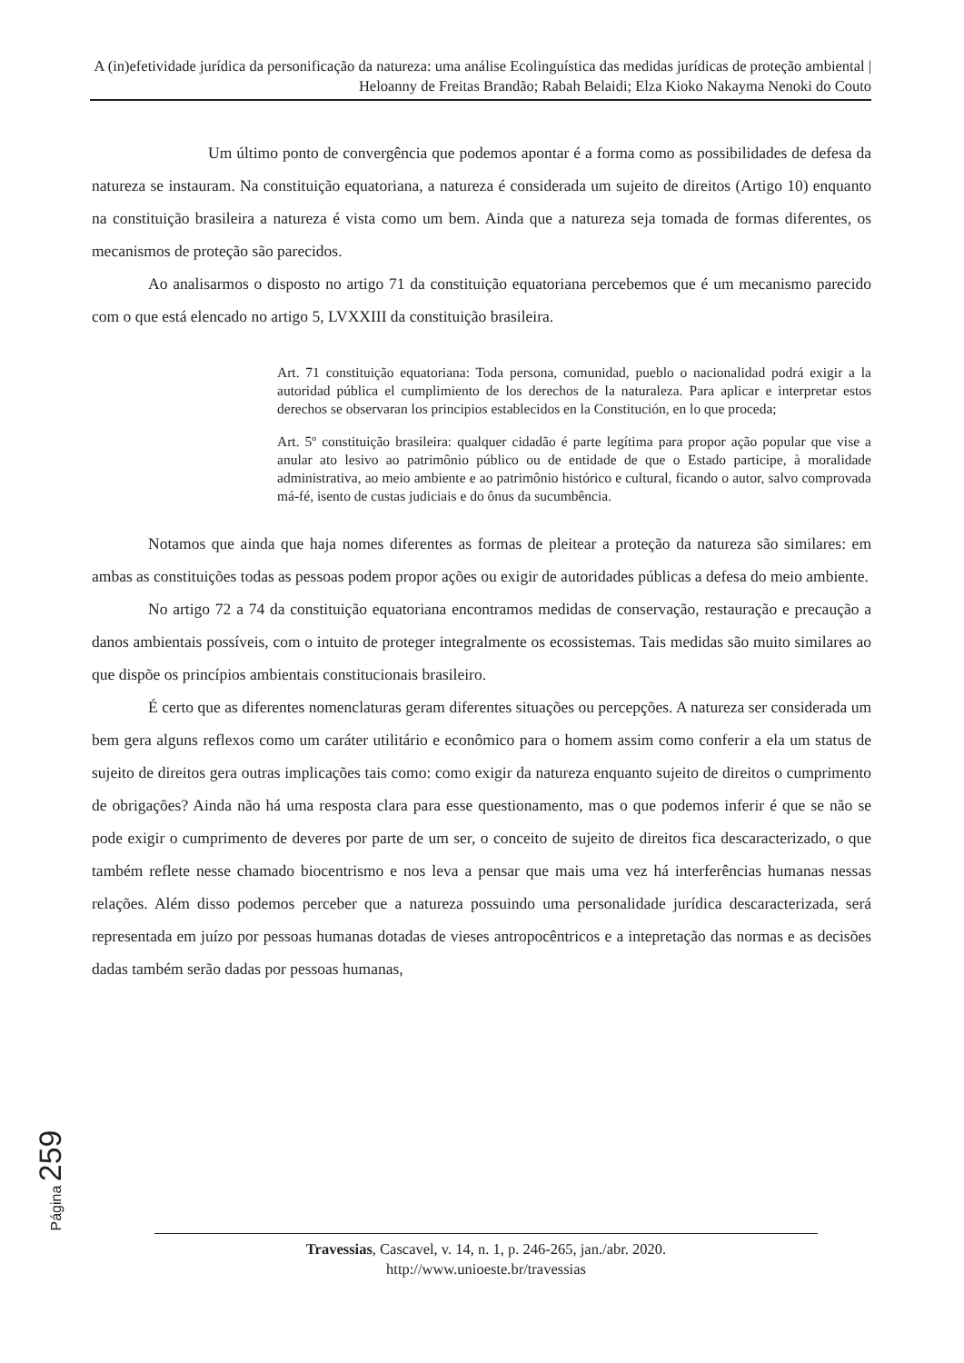A (in)efetividade jurídica da personificação da natureza: uma análise Ecolinguística das medidas jurídicas de proteção ambiental | Heloanny de Freitas Brandão; Rabah Belaidi; Elza Kioko Nakayma Nenoki do Couto
Um último ponto de convergência que podemos apontar é a forma como as possibilidades de defesa da natureza se instauram. Na constituição equatoriana, a natureza é considerada um sujeito de direitos (Artigo 10) enquanto na constituição brasileira a natureza é vista como um bem. Ainda que a natureza seja tomada de formas diferentes, os mecanismos de proteção são parecidos.
Ao analisarmos o disposto no artigo 71 da constituição equatoriana percebemos que é um mecanismo parecido com o que está elencado no artigo 5, LVXXIII da constituição brasileira.
Art. 71 constituição equatoriana: Toda persona, comunidad, pueblo o nacionalidad podrá exigir a la autoridad pública el cumplimiento de los derechos de la naturaleza. Para aplicar e interpretar estos derechos se observaran los principios establecidos en la Constitución, en lo que proceda;
Art. 5º constituição brasileira: qualquer cidadão é parte legítima para propor ação popular que vise a anular ato lesivo ao patrimônio público ou de entidade de que o Estado participe, à moralidade administrativa, ao meio ambiente e ao patrimônio histórico e cultural, ficando o autor, salvo comprovada má-fé, isento de custas judiciais e do ônus da sucumbência.
Notamos que ainda que haja nomes diferentes as formas de pleitear a proteção da natureza são similares: em ambas as constituições todas as pessoas podem propor ações ou exigir de autoridades públicas a defesa do meio ambiente.
No artigo 72 a 74 da constituição equatoriana encontramos medidas de conservação, restauração e precaução a danos ambientais possíveis, com o intuito de proteger integralmente os ecossistemas. Tais medidas são muito similares ao que dispõe os princípios ambientais constitucionais brasileiro.
É certo que as diferentes nomenclaturas geram diferentes situações ou percepções. A natureza ser considerada um bem gera alguns reflexos como um caráter utilitário e econômico para o homem assim como conferir a ela um status de sujeito de direitos gera outras implicações tais como: como exigir da natureza enquanto sujeito de direitos o cumprimento de obrigações? Ainda não há uma resposta clara para esse questionamento, mas o que podemos inferir é que se não se pode exigir o cumprimento de deveres por parte de um ser, o conceito de sujeito de direitos fica descaracterizado, o que também reflete nesse chamado biocentrismo e nos leva a pensar que mais uma vez há interferências humanas nessas relações. Além disso podemos perceber que a natureza possuindo uma personalidade jurídica descaracterizada, será representada em juízo por pessoas humanas dotadas de vieses antropocêntricos e a intepretação das normas e as decisões dadas também serão dadas por pessoas humanas,
Página 259
Travessias, Cascavel, v. 14, n. 1, p. 246-265, jan./abr. 2020.
http://www.unioeste.br/travessias